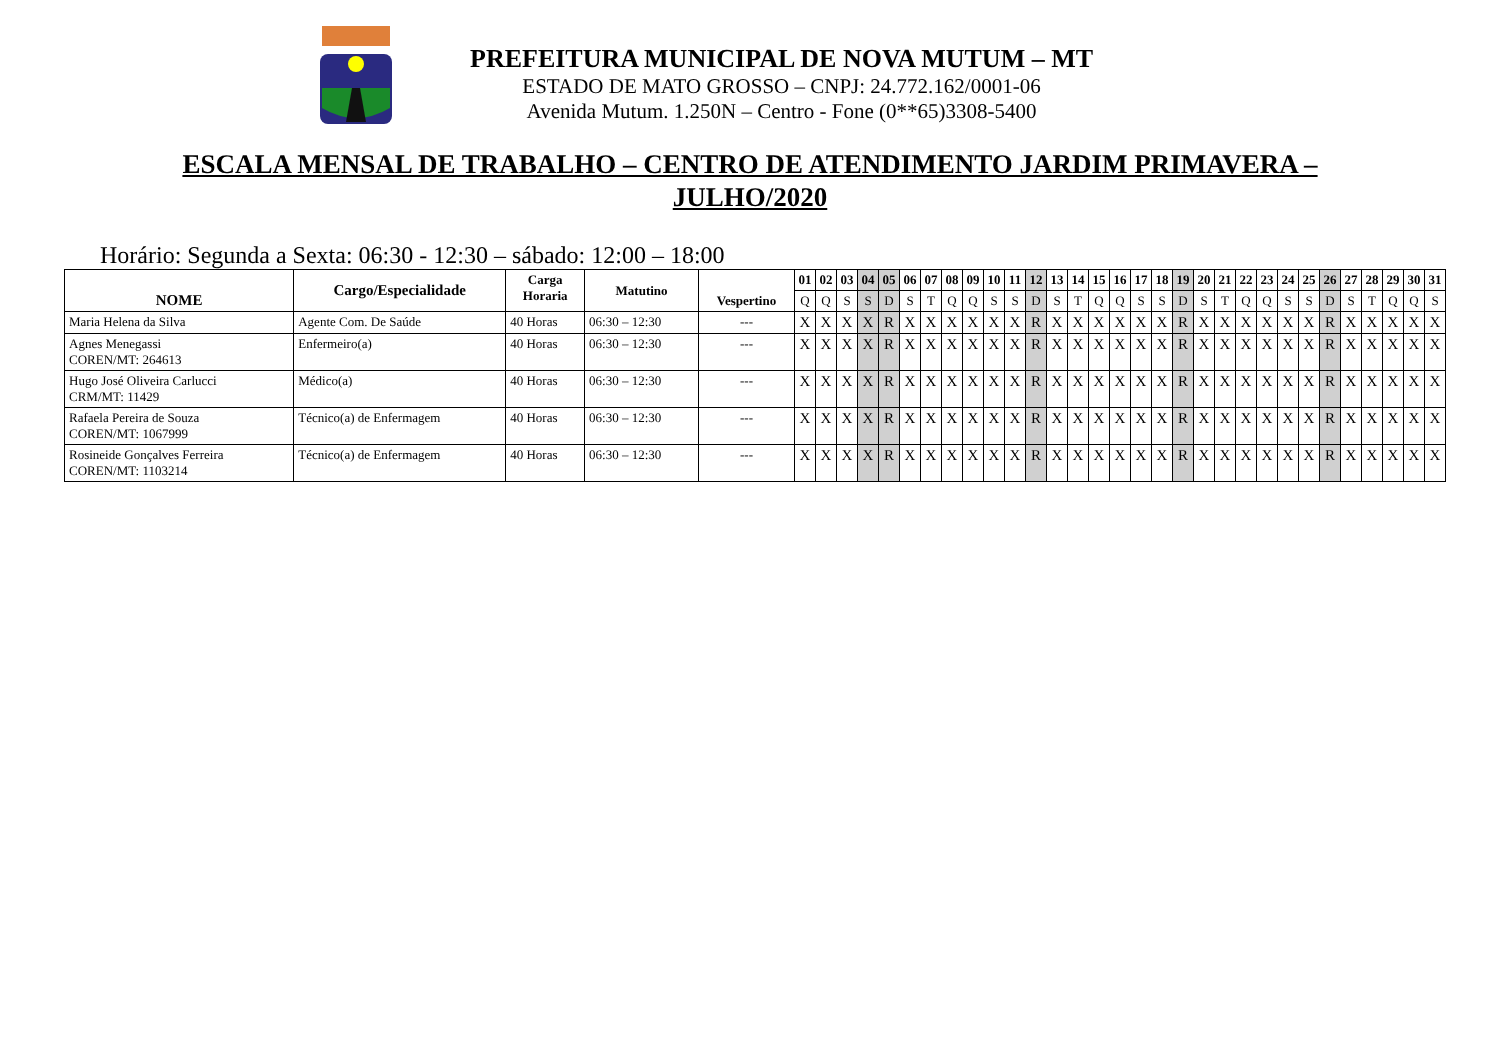PREFEITURA MUNICIPAL DE NOVA MUTUM – MT
ESTADO DE MATO GROSSO – CNPJ: 24.772.162/0001-06
Avenida Mutum. 1.250N – Centro - Fone (0**65)3308-5400
ESCALA MENSAL DE TRABALHO – CENTRO DE ATENDIMENTO JARDIM PRIMAVERA – JULHO/2020
Horário: Segunda a Sexta: 06:30 - 12:30 – sábado: 12:00 – 18:00
| NOME | Cargo/Especialidade | Carga Horaria | Matutino | Vespertino | 01 | 02 | 03 | 04 | 05 | 06 | 07 | 08 | 09 | 10 | 11 | 12 | 13 | 14 | 15 | 16 | 17 | 18 | 19 | 20 | 21 | 22 | 23 | 24 | 25 | 26 | 27 | 28 | 29 | 30 | 31 |
| --- | --- | --- | --- | --- | --- | --- | --- | --- | --- | --- | --- | --- | --- | --- | --- | --- | --- | --- | --- | --- | --- | --- | --- | --- | --- | --- | --- | --- | --- | --- | --- | --- | --- | --- | --- |
| | | | | | Q | Q | S | S | D | S | T | Q | Q | S | S | D | S | T | Q | Q | S | S | D | S | T | Q | Q | S | S | D | S | T | Q | Q | S |
| Maria Helena da Silva | Agente Com. De Saúde | 40 Horas | 06:30 – 12:30 | --- | X | X | X | X | R | X | X | X | X | X | X | R | X | X | X | X | X | X | R | X | X | X | X | X | X | R | X | X | X | X | X |
| Agnes Menegassi COREN/MT: 264613 | Enfermeiro(a) | 40 Horas | 06:30 – 12:30 | --- | X | X | X | X | R | X | X | X | X | X | X | R | X | X | X | X | X | X | R | X | X | X | X | X | X | R | X | X | X | X | X |
| Hugo José Oliveira Carlucci CRM/MT: 11429 | Médico(a) | 40 Horas | 06:30 – 12:30 | --- | X | X | X | X | R | X | X | X | X | X | X | R | X | X | X | X | X | X | R | X | X | X | X | X | X | R | X | X | X | X | X |
| Rafaela Pereira de Souza COREN/MT: 1067999 | Técnico(a) de Enfermagem | 40 Horas | 06:30 – 12:30 | --- | X | X | X | X | R | X | X | X | X | X | X | R | X | X | X | X | X | X | R | X | X | X | X | X | X | R | X | X | X | X | X |
| Rosineide Gonçalves Ferreira COREN/MT: 1103214 | Técnico(a) de Enfermagem | 40 Horas | 06:30 – 12:30 | --- | X | X | X | X | R | X | X | X | X | X | X | R | X | X | X | X | X | X | R | X | X | X | X | X | X | R | X | X | X | X | X |